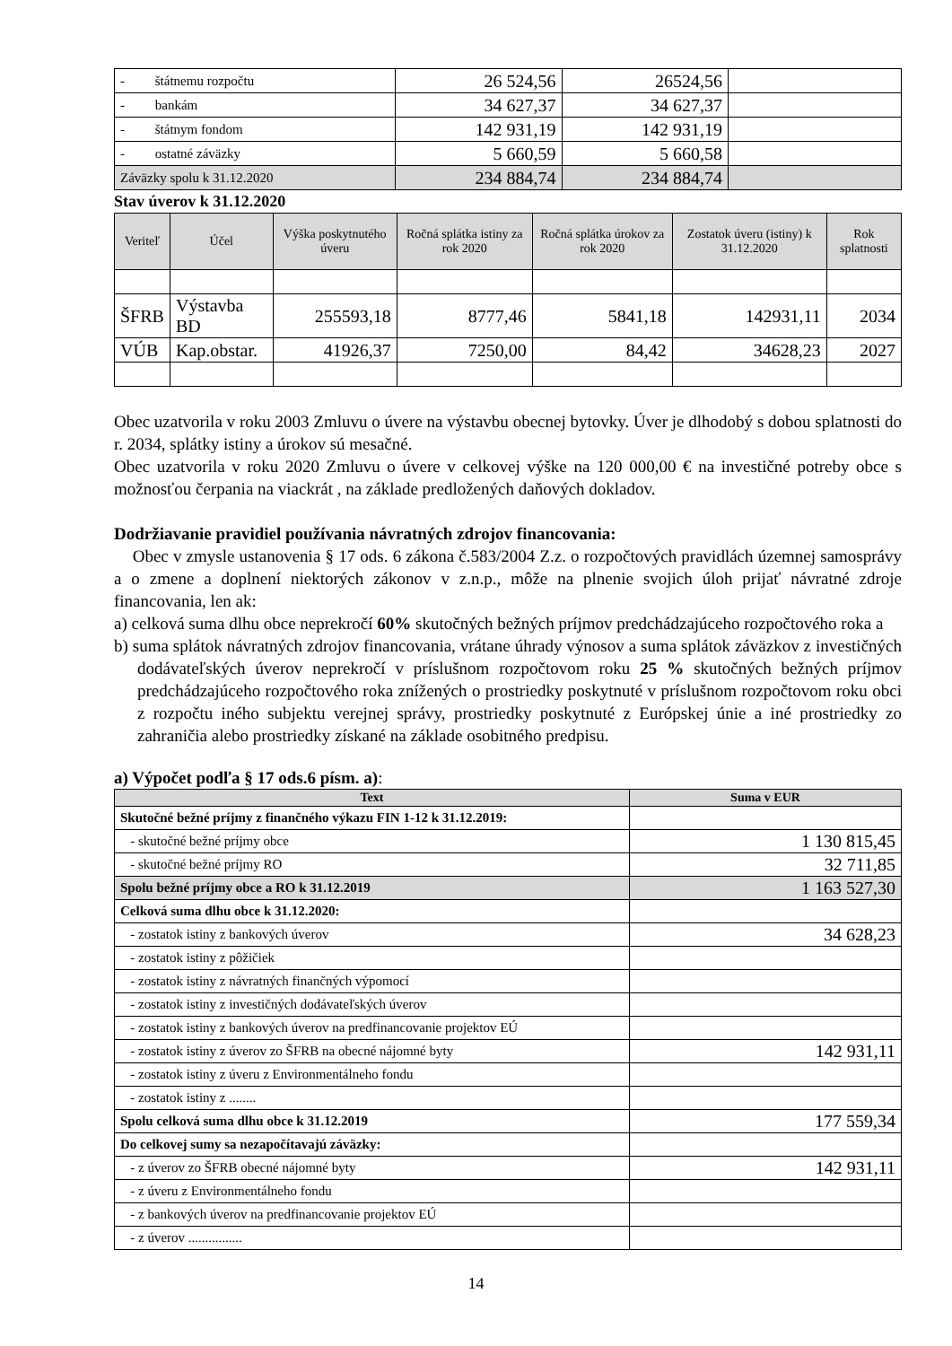| - štátnemu rozpočtu | 26 524,56 | 26524,56 | |
| - bankám | 34 627,37 | 34 627,37 | |
| - štátnym fondom | 142 931,19 | 142 931,19 | |
| - ostatné záväzky | 5 660,59 | 5 660,58 | |
| Záväzky spolu k 31.12.2020 | 234 884,74 | 234 884,74 | |
Stav úverov k 31.12.2020
| Veriteľ | Účel | Výška poskytnutého úveru | Ročná splátka istiny za rok 2020 | Ročná splátka úrokov za rok 2020 | Zostatok úveru (istiny) k 31.12.2020 | Rok splatnosti |
| --- | --- | --- | --- | --- | --- | --- |
| ŠFRB | Výstavba BD | 255593,18 | 8777,46 | 5841,18 | 142931,11 | 2034 |
| VÚB | Kap.obstar. | 41926,37 | 7250,00 | 84,42 | 34628,23 | 2027 |
Obec uzatvorila v roku 2003 Zmluvu o úvere na výstavbu obecnej bytovky. Úver je dlhodobý s dobou splatnosti do r. 2034, splátky istiny a úrokov sú mesačné.
Obec uzatvorila v roku 2020 Zmluvu o úvere v celkovej výške na 120 000,00 € na investičné potreby obce s možnosťou čerpania na viackrát , na základe predložených daňových dokladov.
Dodržiavanie pravidiel používania návratných zdrojov financovania:
Obec v zmysle ustanovenia § 17 ods. 6 zákona č.583/2004 Z.z. o rozpočtových pravidlách územnej samosprávy a o zmene a doplnení niektorých zákonov v z.n.p., môže na plnenie svojich úloh prijať návratné zdroje financovania, len ak:
a) celková suma dlhu obce neprekročí 60% skutočných bežných príjmov predchádzajúceho rozpočtového roka a
b) suma splátok návratných zdrojov financovania, vrátane úhrady výnosov a suma splátok záväzkov z investičných dodávateľských úverov neprekročí v príslušnom rozpočtovom roku 25 % skutočných bežných príjmov predchádzajúceho rozpočtového roka znížených o prostriedky poskytnuté v príslušnom rozpočtovom roku obci z rozpočtu iného subjektu verejnej správy, prostriedky poskytnuté z Európskej únie a iné prostriedky zo zahraničia alebo prostriedky získané na základe osobitného predpisu.
a) Výpočet podľa § 17 ods.6 písm. a):
| Text | Suma v EUR |
| --- | --- |
| Skutočné bežné príjmy z finančného výkazu FIN 1-12 k 31.12.2019: | |
| - skutočné bežné príjmy obce | 1 130 815,45 |
| - skutočné bežné príjmy RO | 32 711,85 |
| Spolu bežné príjmy obce a RO k 31.12.2019 | 1 163 527,30 |
| Celková suma dlhu obce k 31.12.2020: | |
| - zostatok istiny z bankových úverov | 34 628,23 |
| - zostatok istiny z pôžičiek | |
| - zostatok istiny z návratných finančných výpomocí | |
| - zostatok istiny z investičných dodávateľských úverov | |
| - zostatok istiny z bankových úverov na predfinancovanie projektov EÚ | |
| - zostatok istiny z úverov zo ŠFRB na obecné nájomné byty | 142 931,11 |
| - zostatok istiny z úveru z Environmentálneho fondu | |
| - zostatok istiny z ........ | |
| Spolu celková suma dlhu obce k 31.12.2019 | 177 559,34 |
| Do celkovej sumy sa nezapočítavajú záväzky: | |
| - z úverov zo ŠFRB obecné nájomné byty | 142 931,11 |
| - z úveru z Environmentálneho fondu | |
| - z bankových úverov na predfinancovanie projektov EÚ | |
| - z úverov ................ | |
14